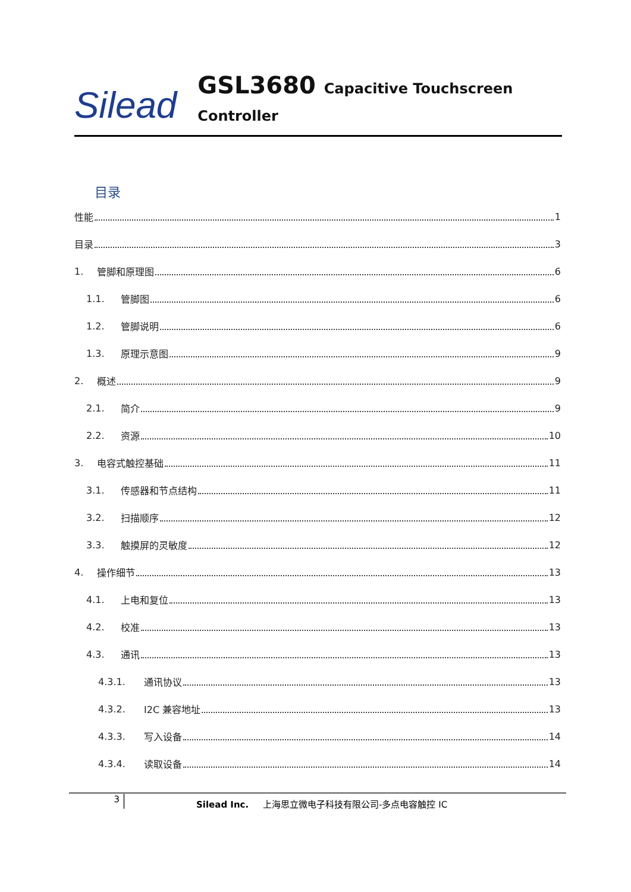Silead
GSL3680 Capacitive Touchscreen Controller
目录
性能 1
目录 3
1. 管脚和原理图 6
1.1. 管脚图 6
1.2. 管脚说明 6
1.3. 原理示意图 9
2. 概述 9
2.1. 简介 9
2.2. 资源 10
3. 电容式触控基础 11
3.1. 传感器和节点结构 11
3.2. 扫描顺序 12
3.3. 触摸屏的灵敏度 12
4. 操作细节 13
4.1. 上电和复位 13
4.2. 校准 13
4.3. 通讯 13
4.3.1. 通讯协议 13
4.3.2. I2C 兼容地址 13
4.3.3. 写入设备 14
4.3.4. 读取设备 14
3
Silead Inc. 上海思立微电子科技有限公司-多点电容触控 IC